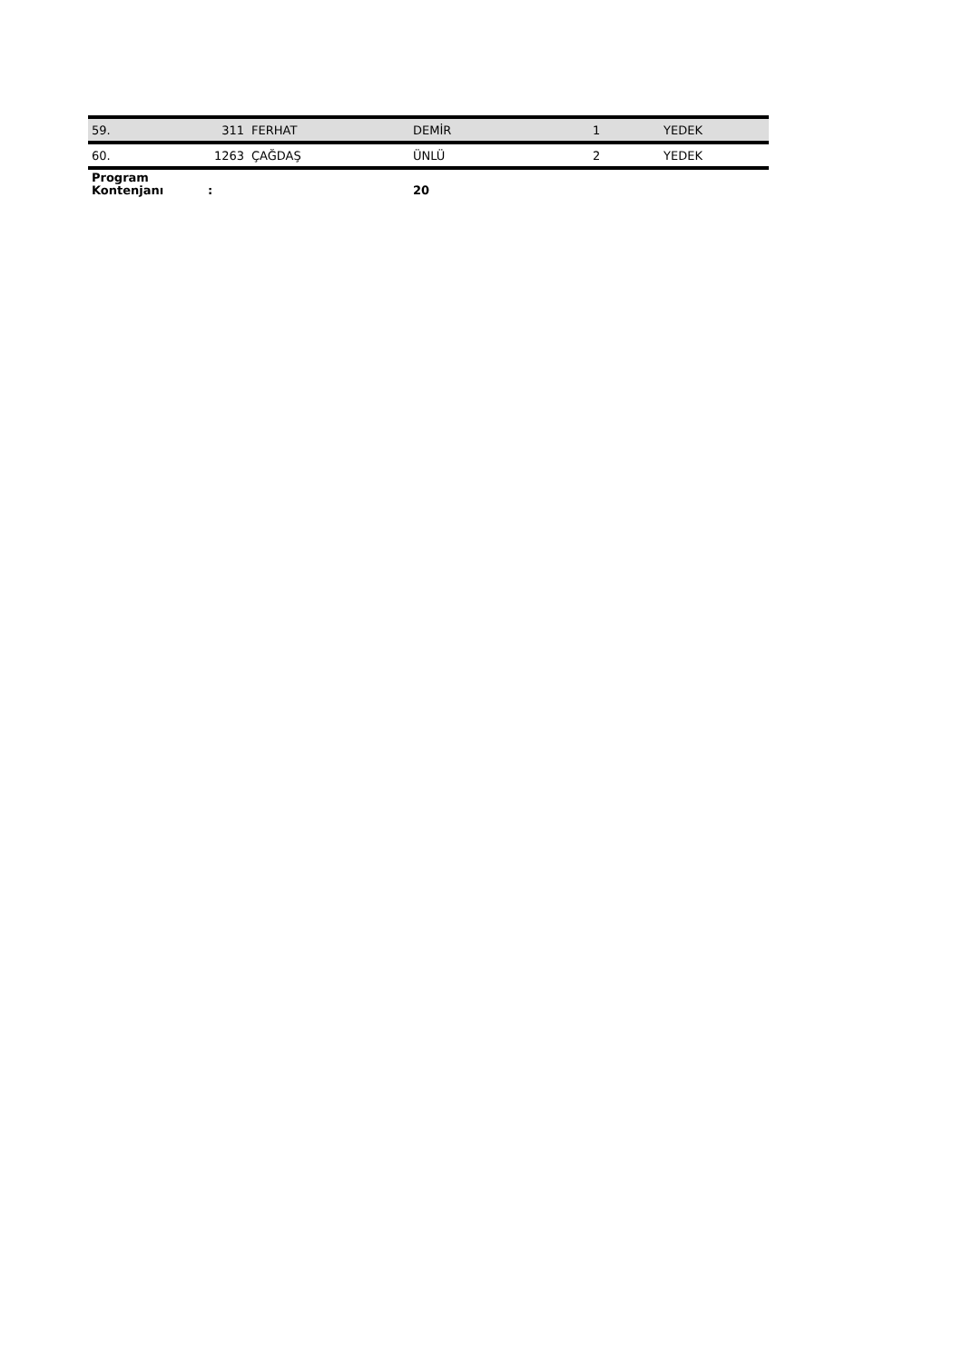| 59. | 311 | FERHAT | DEMİR | 1 | YEDEK |
| 60. | 1263 | ÇAĞDAŞ | ÜNLÜ | 2 | YEDEK |
| Program Kontenjanı | : | | 20 | | |